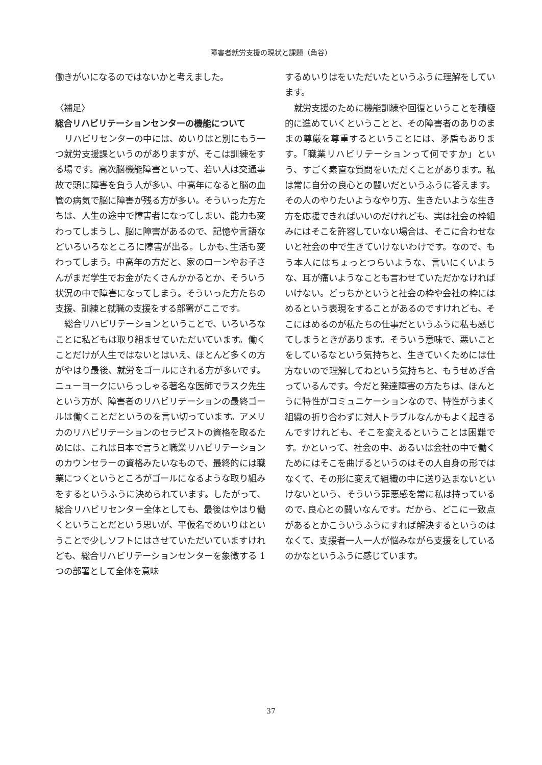障害者就労支援の現状と課題（角谷）
働きがいになるのではないかと考えました。
〈補足〉
総合リハビリテーションセンターの機能について
リハビリセンターの中には、めいりはと別にもう一つ就労支援課というのがありますが、そこは訓練をする場です。高次脳機能障害といって、若い人は交通事故で頭に障害を負う人が多い、中高年になると脳の血管の病気で脳に障害が残る方が多い。そういった方たちは、人生の途中で障害者になってしまい、能力も変わってしまうし、脳に障害があるので、記憶や言語などいろいろなところに障害が出る。しかも､生活も変わってしまう。中高年の方だと、家のローンやお子さんがまだ学生でお金がたくさんかかるとか、そういう状況の中で障害になってしまう。そういった方たちの支援、訓練と就職の支援をする部署がここです。
総合リハビリテーションということで、いろいろなことに私どもは取り組ませていただいています。働くことだけが人生ではないとはいえ、ほとんど多くの方がやはり最後、就労をゴールにされる方が多いです。ニューヨークにいらっしゃる著名な医師でラスク先生という方が、障害者のリハビリテーションの最終ゴールは働くことだというのを言い切っています。アメリカのリハビリテーションのセラピストの資格を取るためには、これは日本で言うと職業リハビリテーションのカウンセラーの資格みたいなもので、最終的には職業につくというところがゴールになるような取り組みをするというふうに決められています。したがって、総合リハビリセンター全体としても、最後はやはり働くということだという思いが、平仮名でめいりはということで少しソフトにはさせていただいていますけれども、総合リハビリテーションセンターを象徴する 1 つの部署として全体を意味
するめいりはをいただいたというふうに理解をしています。
就労支援のために機能訓練や回復ということを積極的に進めていくということと、その障害者のありのままの尊厳を尊重するということには、矛盾もあります。「職業リハビリテーションって何ですか」という、すごく素直な質問をいただくことがあります。私は常に自分の良心との闘いだというふうに答えます。その人のやりたいようなやり方、生きたいような生き方を応援できればいいのだけれども、実は社会の枠組みにはそこを許容していない場合は、そこに合わせないと社会の中で生きていけないわけです。なので、もう本人にはちょっとつらいような、言いにくいような、耳が痛いようなことも言わせていただかなければいけない。どっちかというと社会の枠や会社の枠にはめるという表現をすることがあるのですけれども、そこにはめるのが私たちの仕事だというふうに私も感じてしまうときがあります。そういう意味で、悪いことをしているなという気持ちと、生きていくためには仕方ないので理解してねという気持ちと、もうせめぎ合っているんです。今だと発達障害の方たちは、ほんとうに特性がコミュニケーションなので、特性がうまく組織の折り合わずに対人トラブルなんかもよく起きるんですけれども、そこを変えるということは困難です。かといって、社会の中、あるいは会社の中で働くためにはそこを曲げるというのはその人自身の形ではなくて、その形に変えて組織の中に送り込まないといけないという、そういう罪悪感を常に私は持っているので､良心との闘いなんです。だから、どこに一致点があるとかこういうふうにすれば解決するというのはなくて、支援者一人一人が悩みながら支援をしているのかなというふうに感じています。
37